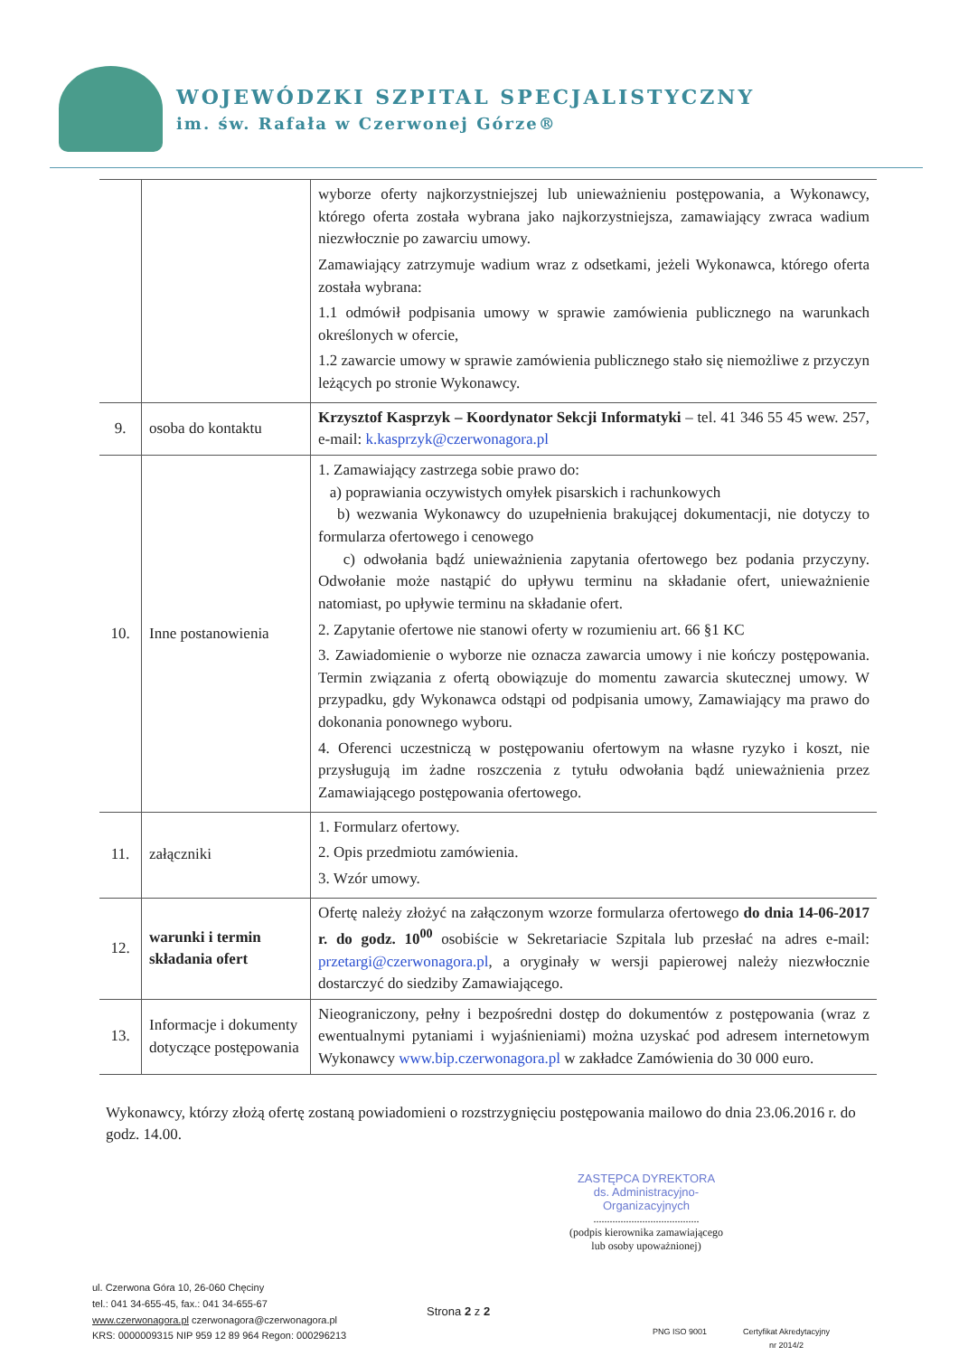WOJEWÓDZKI SZPITAL SPECJALISTYCZNY
im. św. Rafała w Czerwonej Górze®
| | | wyborze oferty najkorzystniejszej lub unieważnieniu postępowania, a Wykonawcy, którego oferta została wybrana jako najkorzystniejsza, zamawiający zwraca wadium niezwłocznie po zawarciu umowy. Zamawiający zatrzymuje wadium wraz z odsetkami, jeżeli Wykonawca, którego oferta została wybrana: 1.1 odmówił podpisania umowy w sprawie zamówienia publicznego na warunkach określonych w ofercie, 1.2 zawarcie umowy w sprawie zamówienia publicznego stało się niemożliwe z przyczyn leżących po stronie Wykonawcy. |
| 9. | osoba do kontaktu | Krzysztof Kasprzyk – Koordynator Sekcji Informatyki – tel. 41 346 55 45 wew. 257, e-mail: k.kasprzyk@czerwonagora.pl |
| 10. | Inne postanowienia | 1. Zamawiający zastrzega sobie prawo do: a) poprawiania oczywistych omyłek pisarskich i rachunkowych b) wezwania Wykonawcy do uzupełnienia brakującej dokumentacji, nie dotyczy to formularza ofertowego i cenowego c) odwołania bądź unieważnienia zapytania ofertowego bez podania przyczyny. Odwołanie może nastąpić do upływu terminu na składanie ofert, unieważnienie natomiast, po upływie terminu na składanie ofert. 2. Zapytanie ofertowe nie stanowi oferty w rozumieniu art. 66 §1 KC 3. Zawiadomienie o wyborze nie oznacza zawarcia umowy i nie kończy postępowania. Termin związania z ofertą obowiązuje do momentu zawarcia skutecznej umowy. W przypadku, gdy Wykonawca odstąpi od podpisania umowy, Zamawiający ma prawo do dokonania ponownego wyboru. 4. Oferenci uczestniczą w postępowaniu ofertowym na własne ryzyko i koszt, nie przysługują im żadne roszczenia z tytułu odwołania bądź unieważnienia przez Zamawiającego postępowania ofertowego. |
| 11. | załączniki | 1. Formularz ofertowy. 2. Opis przedmiotu zamówienia. 3. Wzór umowy. |
| 12. | warunki i termin składania ofert | Ofertę należy złożyć na załączonym wzorze formularza ofertowego do dnia 14-06-2017 r. do godz. 10<sup>00</sup> osobiście w Sekretariacie Szpitala lub przesłać na adres e-mail: przetargi@czerwonagora.pl , a oryginały w wersji papierowej należy niezwłocznie dostarczyć do siedziby Zamawiającego. |
| 13. | Informacje i dokumenty dotyczące postępowania | Nieograniczony, pełny i bezpośredni dostęp do dokumentów z postępowania (wraz z ewentualnymi pytaniami i wyjaśnieniami) można uzyskać pod adresem internetowym Wykonawcy www.bip.czerwonagora.pl w zakładce Zamówienia do 30 000 euro. |
Wykonawcy, którzy złożą ofertę zostaną powiadomieni o rozstrzygnięciu postępowania mailowo do dnia 23.06.2016 r. do godz. 14.00.
ZASTĘPCA DYREKTORA
ds. Administracyjno-Organizacyjnych
.......................................
(podpis kierownika zamawiającego
lub osoby upoważnionej)
ul. Czerwona Góra 10, 26-060 Chęciny
tel.: 041 34-655-45, fax.: 041 34-655-67
www.czerwonagora.pl czerwonagora@czerwonagora.pl
KRS: 0000009315 NIP 959 12 89 964 Regon: 000296213
Strona 2 z 2
PNG ISO 9001 Certyfikat Akredytacyjny
nr 2014/2